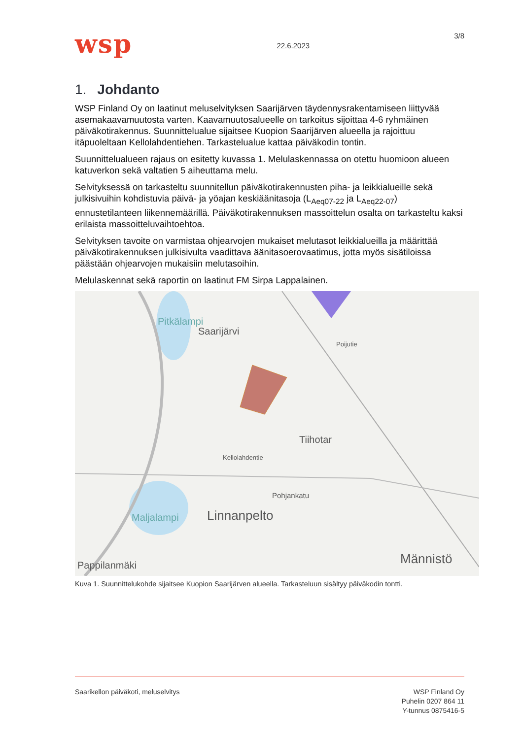wsp
22.6.2023
3/8
1. Johdanto
WSP Finland Oy on laatinut meluselvityksen Saarijärven täydennysrakentamiseen liittyvää asemakaavamuutosta varten. Kaavamuutosalueelle on tarkoitus sijoittaa 4-6 ryhmäinen päiväkotirakennus. Suunnittelualue sijaitsee Kuopion Saarijärven alueella ja rajoittuu itäpuoleltaan Kellolahdentiehen. Tarkastelualue kattaa päiväkodin tontin.
Suunnittelualueen rajaus on esitetty kuvassa 1. Melulaskennassa on otettu huomioon alueen katuverkon sekä valtatien 5 aiheuttama melu.
Selvityksessä on tarkasteltu suunnitellun päiväkotirakennusten piha- ja leikkialueille sekä julkisivuihin kohdistuvia päivä- ja yöajan keskiäänitasoja (L<sub>Aeq07-22</sub> ja L<sub>Aeq22-07</sub>) ennustetilanteen liikennemäärillä. Päiväkotirakennuksen massoittelun osalta on tarkasteltu kaksi erilaista massoitteluvaihtoehtoa.
Selvityksen tavoite on varmistaa ohjearvojen mukaiset melutasot leikkialueilla ja määrittää päiväkotirakennuksen julkisivulta vaadittava äänitasoerovaatimus, jotta myös sisätiloissa päästään ohjearvojen mukaisiin melutasoihin.
Melulaskennat sekä raportin on laatinut FM Sirpa Lappalainen.
Pitkälampi
Saarijärvi
Tiihotar
Pohjankatu
Linnanpelto
Maljalampi
Pappilanmäki Männistö
Kellolahdentie
Poijutie
Kuva 1. Suunnittelukohde sijaitsee Kuopion Saarijärven alueella. Tarkasteluun sisältyy päiväkodin tontti.
Saarikellon päiväkoti, meluselvitys
WSP Finland Oy
Puhelin 0207 864 11
Y-tunnus 0875416-5